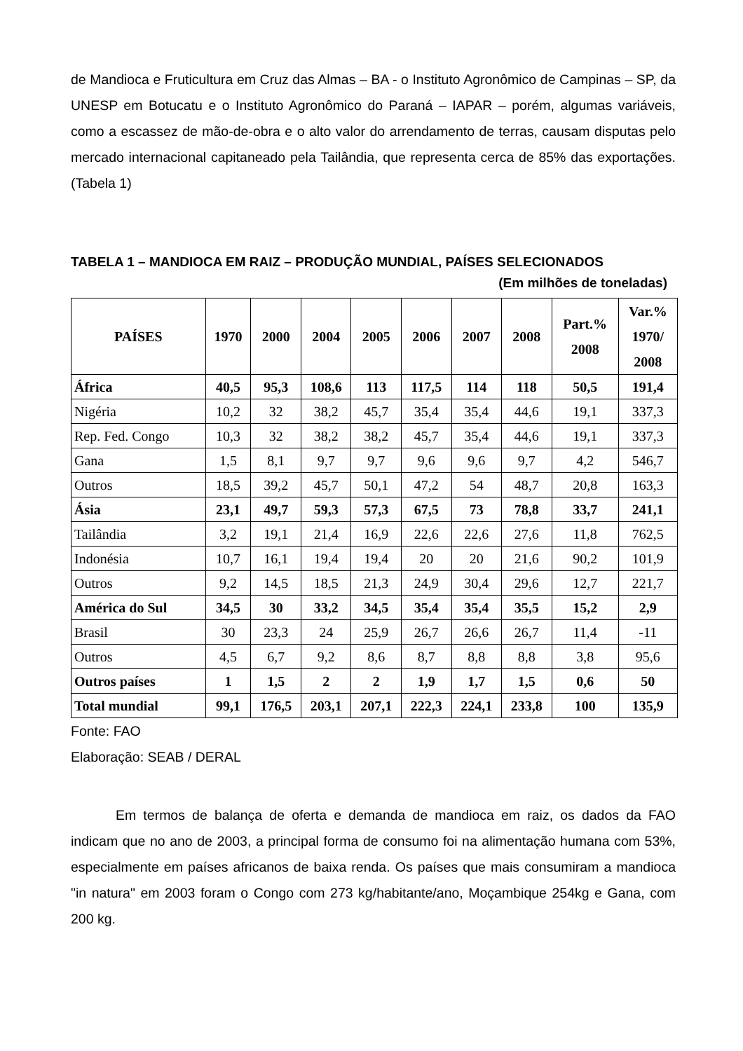de Mandioca e Fruticultura em Cruz das Almas – BA - o Instituto Agronômico de Campinas – SP, da UNESP em Botucatu e o Instituto Agronômico do Paraná – IAPAR – porém, algumas variáveis, como a escassez de mão-de-obra e o alto valor do arrendamento de terras, causam disputas pelo mercado internacional capitaneado pela Tailândia, que representa cerca de 85% das exportações. (Tabela 1)
TABELA 1 – MANDIOCA EM RAIZ – PRODUÇÃO MUNDIAL, PAÍSES SELECIONADOS
(Em milhões de toneladas)
| PAÍSES | 1970 | 2000 | 2004 | 2005 | 2006 | 2007 | 2008 | Part.% 2008 | Var.% 1970/ 2008 |
| --- | --- | --- | --- | --- | --- | --- | --- | --- | --- |
| África | 40,5 | 95,3 | 108,6 | 113 | 117,5 | 114 | 118 | 50,5 | 191,4 |
| Nigéria | 10,2 | 32 | 38,2 | 45,7 | 35,4 | 35,4 | 44,6 | 19,1 | 337,3 |
| Rep. Fed. Congo | 10,3 | 32 | 38,2 | 38,2 | 45,7 | 35,4 | 44,6 | 19,1 | 337,3 |
| Gana | 1,5 | 8,1 | 9,7 | 9,7 | 9,6 | 9,6 | 9,7 | 4,2 | 546,7 |
| Outros | 18,5 | 39,2 | 45,7 | 50,1 | 47,2 | 54 | 48,7 | 20,8 | 163,3 |
| Ásia | 23,1 | 49,7 | 59,3 | 57,3 | 67,5 | 73 | 78,8 | 33,7 | 241,1 |
| Tailândia | 3,2 | 19,1 | 21,4 | 16,9 | 22,6 | 22,6 | 27,6 | 11,8 | 762,5 |
| Indonésia | 10,7 | 16,1 | 19,4 | 19,4 | 20 | 20 | 21,6 | 90,2 | 101,9 |
| Outros | 9,2 | 14,5 | 18,5 | 21,3 | 24,9 | 30,4 | 29,6 | 12,7 | 221,7 |
| América do Sul | 34,5 | 30 | 33,2 | 34,5 | 35,4 | 35,4 | 35,5 | 15,2 | 2,9 |
| Brasil | 30 | 23,3 | 24 | 25,9 | 26,7 | 26,6 | 26,7 | 11,4 | -11 |
| Outros | 4,5 | 6,7 | 9,2 | 8,6 | 8,7 | 8,8 | 8,8 | 3,8 | 95,6 |
| Outros países | 1 | 1,5 | 2 | 2 | 1,9 | 1,7 | 1,5 | 0,6 | 50 |
| Total mundial | 99,1 | 176,5 | 203,1 | 207,1 | 222,3 | 224,1 | 233,8 | 100 | 135,9 |
Fonte: FAO
Elaboração: SEAB / DERAL
Em termos de balança de oferta e demanda de mandioca em raiz, os dados da FAO indicam que no ano de 2003, a principal forma de consumo foi na alimentação humana com 53%, especialmente em países africanos de baixa renda. Os países que mais consumiram a mandioca "in natura" em 2003 foram o Congo com 273 kg/habitante/ano, Moçambique 254kg e Gana, com 200 kg.